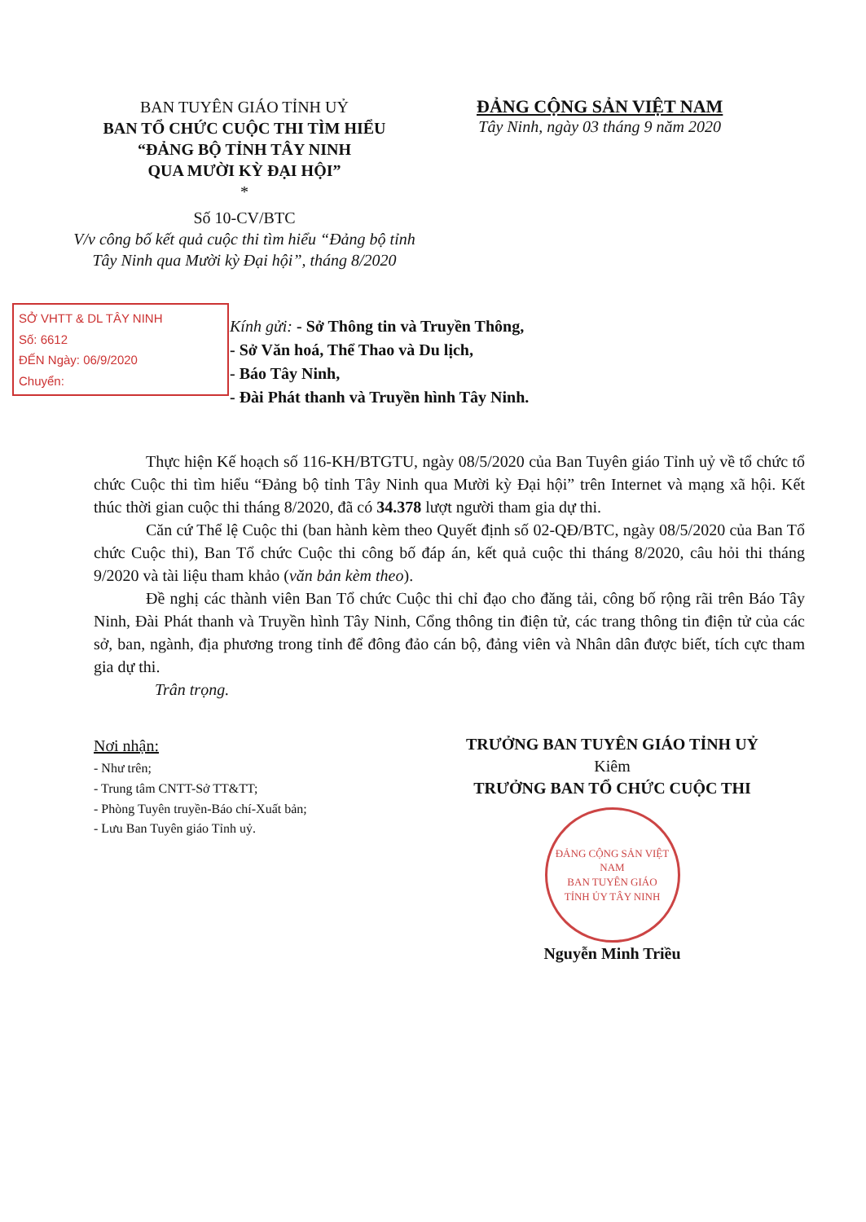BAN TUYÊN GIÁO TỈNH UỶ
BAN TỔ CHỨC CUỘC THI TÌM HIỂU
“ĐẢNG BỘ TỈNH TÂY NINH
QUA MƯỜI KỲ ĐẠI HỘI”
*
Số 10-CV/BTC
V/v công bố kết quả cuộc thi tìm hiểu “Đảng bộ tỉnh Tây Ninh qua Mười kỳ Đại hội”, tháng 8/2020
ĐẢNG CỘNG SẢN VIỆT NAM
Tây Ninh, ngày 03 tháng 9 năm 2020
SỞ VHTT & DL TÂY NINH
Số: 6612
ĐẾN Ngày: 06/9/2020
Chuyển:
Kính gửi: - Sở Thông tin và Truyền Thông,
- Sở Văn hoá, Thể Thao và Du lịch,
- Báo Tây Ninh,
- Đài Phát thanh và Truyền hình Tây Ninh.
Thực hiện Kế hoạch số 116-KH/BTGTU, ngày 08/5/2020 của Ban Tuyên giáo Tỉnh uỷ về tổ chức tổ chức Cuộc thi tìm hiểu “Đảng bộ tỉnh Tây Ninh qua Mười kỳ Đại hội” trên Internet và mạng xã hội. Kết thúc thời gian cuộc thi tháng 8/2020, đã có 34.378 lượt người tham gia dự thi.
Căn cứ Thể lệ Cuộc thi (ban hành kèm theo Quyết định số 02-QĐ/BTC, ngày 08/5/2020 của Ban Tổ chức Cuộc thi), Ban Tổ chức Cuộc thi công bố đáp án, kết quả cuộc thi tháng 8/2020, câu hỏi thi tháng 9/2020 và tài liệu tham khảo (văn bản kèm theo).
Đề nghị các thành viên Ban Tổ chức Cuộc thi chỉ đạo cho đăng tải, công bố rộng rãi trên Báo Tây Ninh, Đài Phát thanh và Truyền hình Tây Ninh, Cổng thông tin điện tử, các trang thông tin điện tử của các sở, ban, ngành, địa phương trong tỉnh để đông đảo cán bộ, đảng viên và Nhân dân được biết, tích cực tham gia dự thi.
Trân trọng.
Nơi nhận:
- Như trên;
- Trung tâm CNTT-Sở TT&TT;
- Phòng Tuyên truyền-Báo chí-Xuất bản;
- Lưu Ban Tuyên giáo Tỉnh uỷ.
TRƯỞNG BAN TUYÊN GIÁO TỈNH UỶ
Kiêm
TRƯỞNG BAN TỔ CHỨC CUỘC THI
ĐẢNG CỘNG SẢN VIỆT NAM
BAN TUYÊN GIÁO
TỈNH ỦY TÂY NINH
Nguyễn Minh Triều